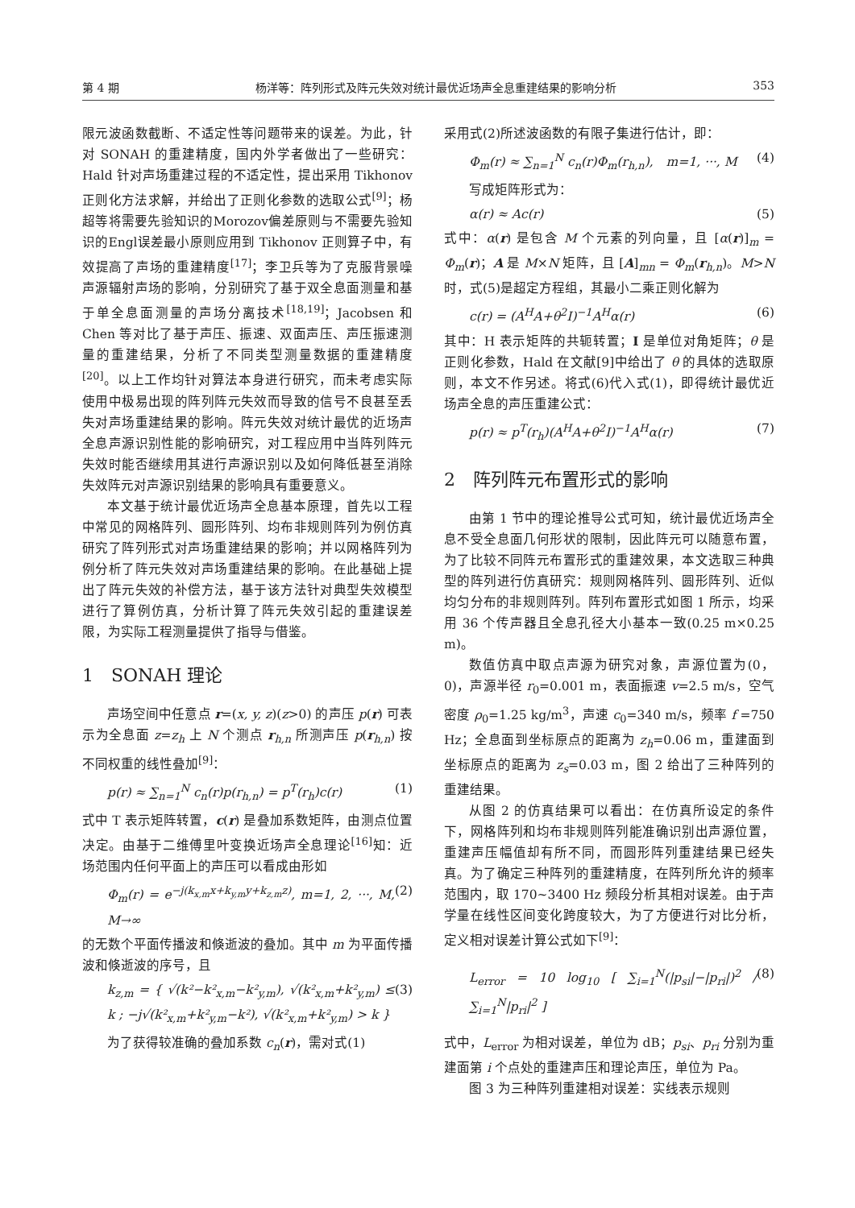第 4 期 杨洋等：阵列形式及阵元失效对统计最优近场声全息重建结果的影响分析 353
限元波函数截断、不适定性等问题带来的误差。为此，针对 SONAH 的重建精度，国内外学者做出了一些研究：Hald 针对声场重建过程的不适定性，提出采用 Tikhonov 正则化方法求解，并给出了正则化参数的选取公式<sup>[9]</sup>；杨超等将需要先验知识的Morozov偏差原则与不需要先验知识的Engl误差最小原则应用到 Tikhonov 正则算子中，有效提高了声场的重建精度<sup>[17]</sup>；李卫兵等为了克服背景噪声源辐射声场的影响，分别研究了基于双全息面测量和基于单全息面测量的声场分离技术<sup>[18,19]</sup>；Jacobsen 和 Chen 等对比了基于声压、振速、双面声压、声压振速测量的重建结果，分析了不同类型测量数据的重建精度<sup>[20]</sup>。以上工作均针对算法本身进行研究，而未考虑实际使用中极易出现的阵列阵元失效而导致的信号不良甚至丢失对声场重建结果的影响。阵元失效对统计最优的近场声全息声源识别性能的影响研究，对工程应用中当阵列阵元失效时能否继续用其进行声源识别以及如何降低甚至消除失效阵元对声源识别结果的影响具有重要意义。
本文基于统计最优近场声全息基本原理，首先以工程中常见的网格阵列、圆形阵列、均布非规则阵列为例仿真研究了阵列形式对声场重建结果的影响；并以网格阵列为例分析了阵元失效对声场重建结果的影响。在此基础上提出了阵元失效的补偿方法，基于该方法针对典型失效模型进行了算例仿真，分析计算了阵元失效引起的重建误差限，为实际工程测量提供了指导与借鉴。
1　SONAH 理论
声场空间中任意点 r=(x, y, z)(z>0) 的声压 p(r) 可表示为全息面 z=z<sub>h</sub> 上 N 个测点 r<sub>h,n</sub> 所测声压 p(r<sub>h,n</sub>) 按不同权重的线性叠加<sup>[9]</sup>：
p(r) ≈ ∑<sub>n=1</sub><sup>N</sup> c<sub>n</sub>(r)p(r<sub>h,n</sub>) = p<sup>T</sup>(r<sub>h</sub>)c(r) (1)
式中 T 表示矩阵转置，c(r) 是叠加系数矩阵，由测点位置决定。由基于二维傅里叶变换近场声全息理论<sup>[16]</sup>知：近场范围内任何平面上的声压可以看成由形如
Φ<sub>m</sub>(r) = e<sup>−j(k<sub>x,m</sub>x+k<sub>y,m</sub>y+k<sub>z,m</sub>z)</sup>, m=1, 2, ···, M, M→∞ (2)
的无数个平面传播波和倏逝波的叠加。其中 m 为平面传播波和倏逝波的序号，且
k<sub>z,m</sub> = { √(k²−k²<sub>x,m</sub>−k²<sub>y,m</sub>), √(k²<sub>x,m</sub>+k²<sub>y,m</sub>) ≤ k ; −j√(k²<sub>x,m</sub>+k²<sub>y,m</sub>−k²), √(k²<sub>x,m</sub>+k²<sub>y,m</sub>) > k } (3)
为了获得较准确的叠加系数 c<sub>n</sub>(r)，需对式(1)
采用式(2)所述波函数的有限子集进行估计，即：
Φ<sub>m</sub>(r) ≈ ∑<sub>n=1</sub><sup>N</sup> c<sub>n</sub>(r)Φ<sub>m</sub>(r<sub>h,n</sub>),　m=1, ···, M (4)
写成矩阵形式为：
α(r) ≈ Ac(r) (5)
式中：α(r) 是包含 M 个元素的列向量，且 [α(r)]<sub>m</sub> = Φ<sub>m</sub>(r)；A 是 M×N 矩阵，且 [A]<sub>mn</sub> = Φ<sub>m</sub>(r<sub>h,n</sub>)。M>N 时，式(5)是超定方程组，其最小二乘正则化解为
c(r) = (A<sup>H</sup>A+θ<sup>2</sup>I)<sup>−1</sup>A<sup>H</sup>α(r) (6)
其中：H 表示矩阵的共轭转置；I 是单位对角矩阵；θ 是正则化参数，Hald 在文献[9]中给出了 θ 的具体的选取原则，本文不作另述。将式(6)代入式(1)，即得统计最优近场声全息的声压重建公式：
p(r) ≈ p<sup>T</sup>(r<sub>h</sub>)(A<sup>H</sup>A+θ<sup>2</sup>I)<sup>−1</sup>A<sup>H</sup>α(r) (7)
2　阵列阵元布置形式的影响
由第 1 节中的理论推导公式可知，统计最优近场声全息不受全息面几何形状的限制，因此阵元可以随意布置，为了比较不同阵元布置形式的重建效果，本文选取三种典型的阵列进行仿真研究：规则网格阵列、圆形阵列、近似均匀分布的非规则阵列。阵列布置形式如图 1 所示，均采用 36 个传声器且全息孔径大小基本一致(0.25 m×0.25 m)。
数值仿真中取点声源为研究对象，声源位置为(0，0)，声源半径 r<sub>0</sub>=0.001 m，表面振速 v=2.5 m/s，空气密度 ρ<sub>0</sub>=1.25 kg/m<sup>3</sup>，声速 c<sub>0</sub>=340 m/s，频率 f =750 Hz；全息面到坐标原点的距离为 z<sub>h</sub>=0.06 m，重建面到坐标原点的距离为 z<sub>s</sub>=0.03 m，图 2 给出了三种阵列的重建结果。
从图 2 的仿真结果可以看出：在仿真所设定的条件下，网格阵列和均布非规则阵列能准确识别出声源位置，重建声压幅值却有所不同，而圆形阵列重建结果已经失真。为了确定三种阵列的重建精度，在阵列所允许的频率范围内，取 170~3400 Hz 频段分析其相对误差。由于声学量在线性区间变化跨度较大，为了方便进行对比分析，定义相对误差计算公式如下<sup>[9]</sup>：
L<sub>error</sub> = 10 log<sub>10</sub> [ ∑<sub>i=1</sub><sup>N</sup>(|p<sub>si</sub>|−|p<sub>ri</sub>|)<sup>2</sup> / ∑<sub>i=1</sub><sup>N</sup>|p<sub>ri</sub>|<sup>2</sup> ] (8)
式中，L<sub>error</sub> 为相对误差，单位为 dB；p<sub>si</sub>、p<sub>ri</sub> 分别为重建面第 i 个点处的重建声压和理论声压，单位为 Pa。
图 3 为三种阵列重建相对误差：实线表示规则